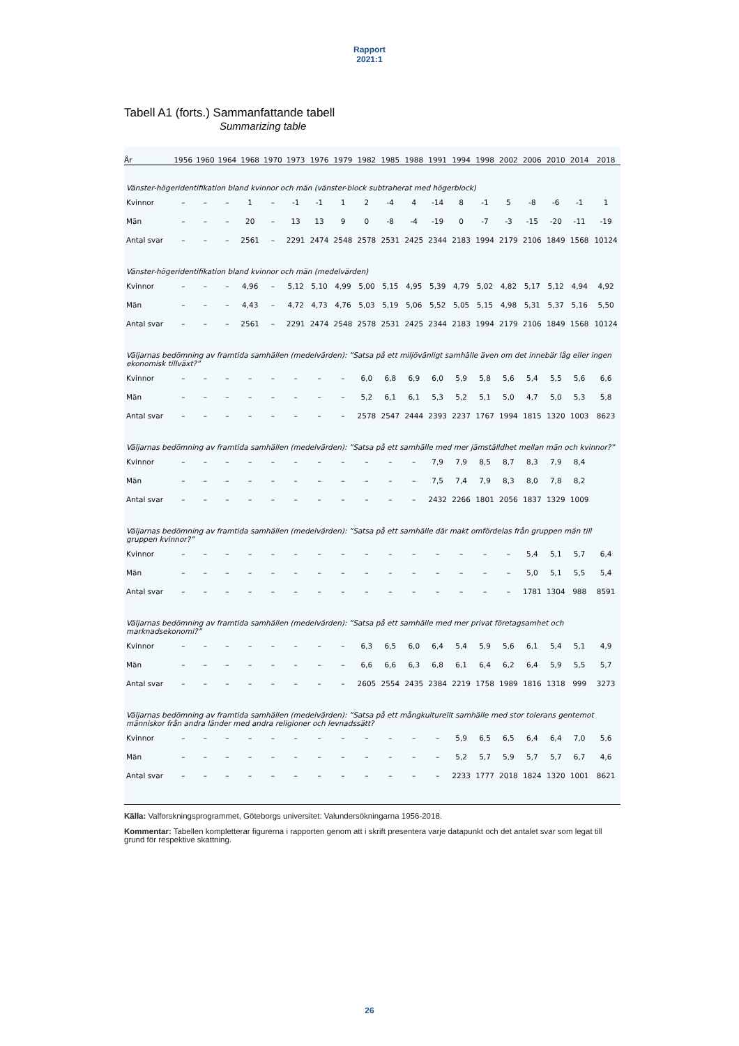Rapport
2021:1
Tabell A1 (forts.) Sammanfattande tabell
Summarizing table
| År | 1956 | 1960 | 1964 | 1968 | 1970 | 1973 | 1976 | 1979 | 1982 | 1985 | 1988 | 1991 | 1994 | 1998 | 2002 | 2006 | 2010 | 2014 | 2018 |
| --- | --- | --- | --- | --- | --- | --- | --- | --- | --- | --- | --- | --- | --- | --- | --- | --- | --- | --- | --- |
| Vänster-högeridentifikation bland kvinnor och män (vänster-block subtraherat med högerblock) | | | | | | | | | | | | | | | | | | | |
| Kvinnor | – | – | – | 1 | – | -1 | -1 | 1 | 2 | -4 | 4 | -14 | 8 | -1 | 5 | -8 | -6 | -1 | 1 |
| Män | – | – | – | 20 | – | 13 | 13 | 9 | 0 | -8 | -4 | -19 | 0 | -7 | -3 | -15 | -20 | -11 | -19 |
| Antal svar | – | – | – | 2561 | – | 2291 | 2474 | 2548 | 2578 | 2531 | 2425 | 2344 | 2183 | 1994 | 2179 | 2106 | 1849 | 1568 | 10124 |
| Vänster-högeridentifikation bland kvinnor och män (medelvärden) | | | | | | | | | | | | | | | | | | | |
| Kvinnor | – | – | – | 4,96 | – | 5,12 | 5,10 | 4,99 | 5,00 | 5,15 | 4,95 | 5,39 | 4,79 | 5,02 | 4,82 | 5,17 | 5,12 | 4,94 | 4,92 |
| Män | – | – | – | 4,43 | – | 4,72 | 4,73 | 4,76 | 5,03 | 5,19 | 5,06 | 5,52 | 5,05 | 5,15 | 4,98 | 5,31 | 5,37 | 5,16 | 5,50 |
| Antal svar | – | – | – | 2561 | – | 2291 | 2474 | 2548 | 2578 | 2531 | 2425 | 2344 | 2183 | 1994 | 2179 | 2106 | 1849 | 1568 | 10124 |
| Väljarnas bedömning av framtida samhällen (medelvärden): ”Satsa på ett miljövänligt samhälle även om det innebär låg eller ingen ekonomisk tillväxt?” | | | | | | | | | | | | | | | | | | | |
| Kvinnor | – | – | – | – | – | – | – | – | 6,0 | 6,8 | 6,9 | 6,0 | 5,9 | 5,8 | 5,6 | 5,4 | 5,5 | 5,6 | 6,6 |
| Män | – | – | – | – | – | – | – | – | 5,2 | 6,1 | 6,1 | 5,3 | 5,2 | 5,1 | 5,0 | 4,7 | 5,0 | 5,3 | 5,8 |
| Antal svar | – | – | – | – | – | – | – | – | 2578 | 2547 | 2444 | 2393 | 2237 | 1767 | 1994 | 1815 | 1320 | 1003 | 8623 |
| Väljarnas bedömning av framtida samhällen (medelvärden): ”Satsa på ett samhälle med mer jämställdhet mellan män och kvinnor?” | | | | | | | | | | | | | | | | | | | |
| Kvinnor | – | – | – | – | – | – | – | – | – | – | – | 7,9 | 7,9 | 8,5 | 8,7 | 8,3 | 7,9 | 8,4 | |
| Män | – | – | – | – | – | – | – | – | – | – | – | 7,5 | 7,4 | 7,9 | 8,3 | 8,0 | 7,8 | 8,2 | |
| Antal svar | – | – | – | – | – | – | – | – | – | – | – | 2432 | 2266 | 1801 | 2056 | 1837 | 1329 | 1009 | |
| Väljarnas bedömning av framtida samhällen (medelvärden): ”Satsa på ett samhälle där makt omfördelas från gruppen män till gruppen kvinnor?” | | | | | | | | | | | | | | | | | | | |
| Kvinnor | – | – | – | – | – | – | – | – | – | – | – | – | – | – | – | 5,4 | 5,1 | 5,7 | 6,4 |
| Män | – | – | – | – | – | – | – | – | – | – | – | – | – | – | – | 5,0 | 5,1 | 5,5 | 5,4 |
| Antal svar | – | – | – | – | – | – | – | – | – | – | – | – | – | – | – | 1781 | 1304 | 988 | 8591 |
| Väljarnas bedömning av framtida samhällen (medelvärden): ”Satsa på ett samhälle med mer privat företagsamhet och marknadsekonomi?” | | | | | | | | | | | | | | | | | | | |
| Kvinnor | – | – | – | – | – | – | – | – | 6,3 | 6,5 | 6,0 | 6,4 | 5,4 | 5,9 | 5,6 | 6,1 | 5,4 | 5,1 | 4,9 |
| Män | – | – | – | – | – | – | – | – | 6,6 | 6,6 | 6,3 | 6,8 | 6,1 | 6,4 | 6,2 | 6,4 | 5,9 | 5,5 | 5,7 |
| Antal svar | – | – | – | – | – | – | – | – | 2605 | 2554 | 2435 | 2384 | 2219 | 1758 | 1989 | 1816 | 1318 | 999 | 3273 |
| Väljarnas bedömning av framtida samhällen (medelvärden): ”Satsa på ett mångkulturellt samhälle med stor tolerans gentemot människor från andra länder med andra religioner och levnadssätt? | | | | | | | | | | | | | | | | | | | |
| Kvinnor | – | – | – | – | – | – | – | – | – | – | – | – | 5,9 | 6,5 | 6,5 | 6,4 | 6,4 | 7,0 | 5,6 |
| Män | – | – | – | – | – | – | – | – | – | – | – | – | 5,2 | 5,7 | 5,9 | 5,7 | 5,7 | 6,7 | 4,6 |
| Antal svar | – | – | – | – | – | – | – | – | – | – | – | – | 2233 | 1777 | 2018 | 1824 | 1320 | 1001 | 8621 |
Källa: Valforskningsprogrammet, Göteborgs universitet: Valundersökningarna 1956-2018.
Kommentar: Tabellen kompletterar figurerna i rapporten genom att i skrift presentera varje datapunkt och det antalet svar som legat till grund för respektive skattning.
26